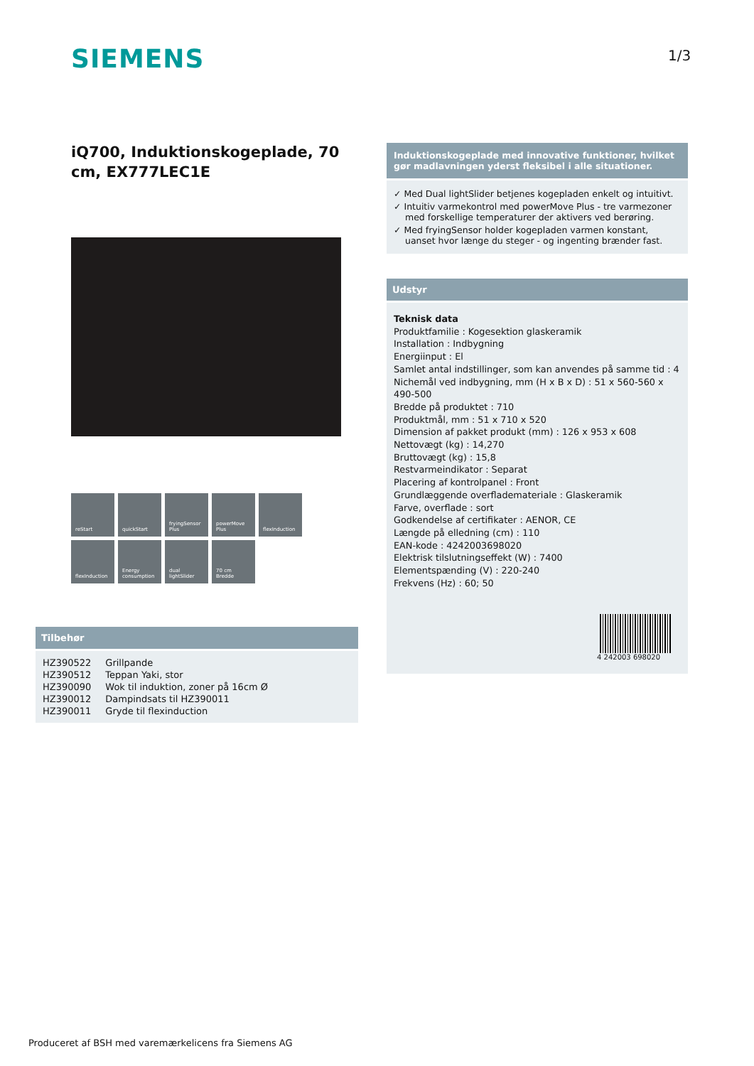SIEMENS 1/3
iQ700, Induktionskogeplade, 70 cm, EX777LEC1E
reStart
quickStart
fryingSensor Plus
powerMove Plus
flexInduction
flexInduction
Energy consumption
dual lightSlider
70 cm Bredde
Tilbehør
| HZ390522 | Grillpande |
| HZ390512 | Teppan Yaki, stor |
| HZ390090 | Wok til induktion, zoner på 16cm Ø |
| HZ390012 | Dampindsats til HZ390011 |
| HZ390011 | Gryde til flexinduction |
Induktionskogeplade med innovative funktioner, hvilket gør madlavningen yderst fleksibel i alle situationer.
✓ Med Dual lightSlider betjenes kogepladen enkelt og intuitivt.
✓ Intuitiv varmekontrol med powerMove Plus - tre varmezoner med forskellige temperaturer der aktivers ved berøring.
✓ Med fryingSensor holder kogepladen varmen konstant, uanset hvor længe du steger - og ingenting brænder fast.
Udstyr
Teknisk data
Produktfamilie : Kogesektion glaskeramik
Installation : Indbygning
Energiinput : El
Samlet antal indstillinger, som kan anvendes på samme tid : 4
Nichemål ved indbygning, mm (H x B x D) : 51 x 560-560 x 490-500
Bredde på produktet : 710
Produktmål, mm : 51 x 710 x 520
Dimension af pakket produkt (mm) : 126 x 953 x 608
Nettovægt (kg) : 14,270
Bruttovægt (kg) : 15,8
Restvarmeindikator : Separat
Placering af kontrolpanel : Front
Grundlæggende overflademateriale : Glaskeramik
Farve, overflade : sort
Godkendelse af certifikater : AENOR, CE
Længde på elledning (cm) : 110
EAN-kode : 4242003698020
Elektrisk tilslutningseffekt (W) : 7400
Elementspænding (V) : 220-240
Frekvens (Hz) : 60; 50
4 242003 698020
Produceret af BSH med varemærkelicens fra Siemens AG